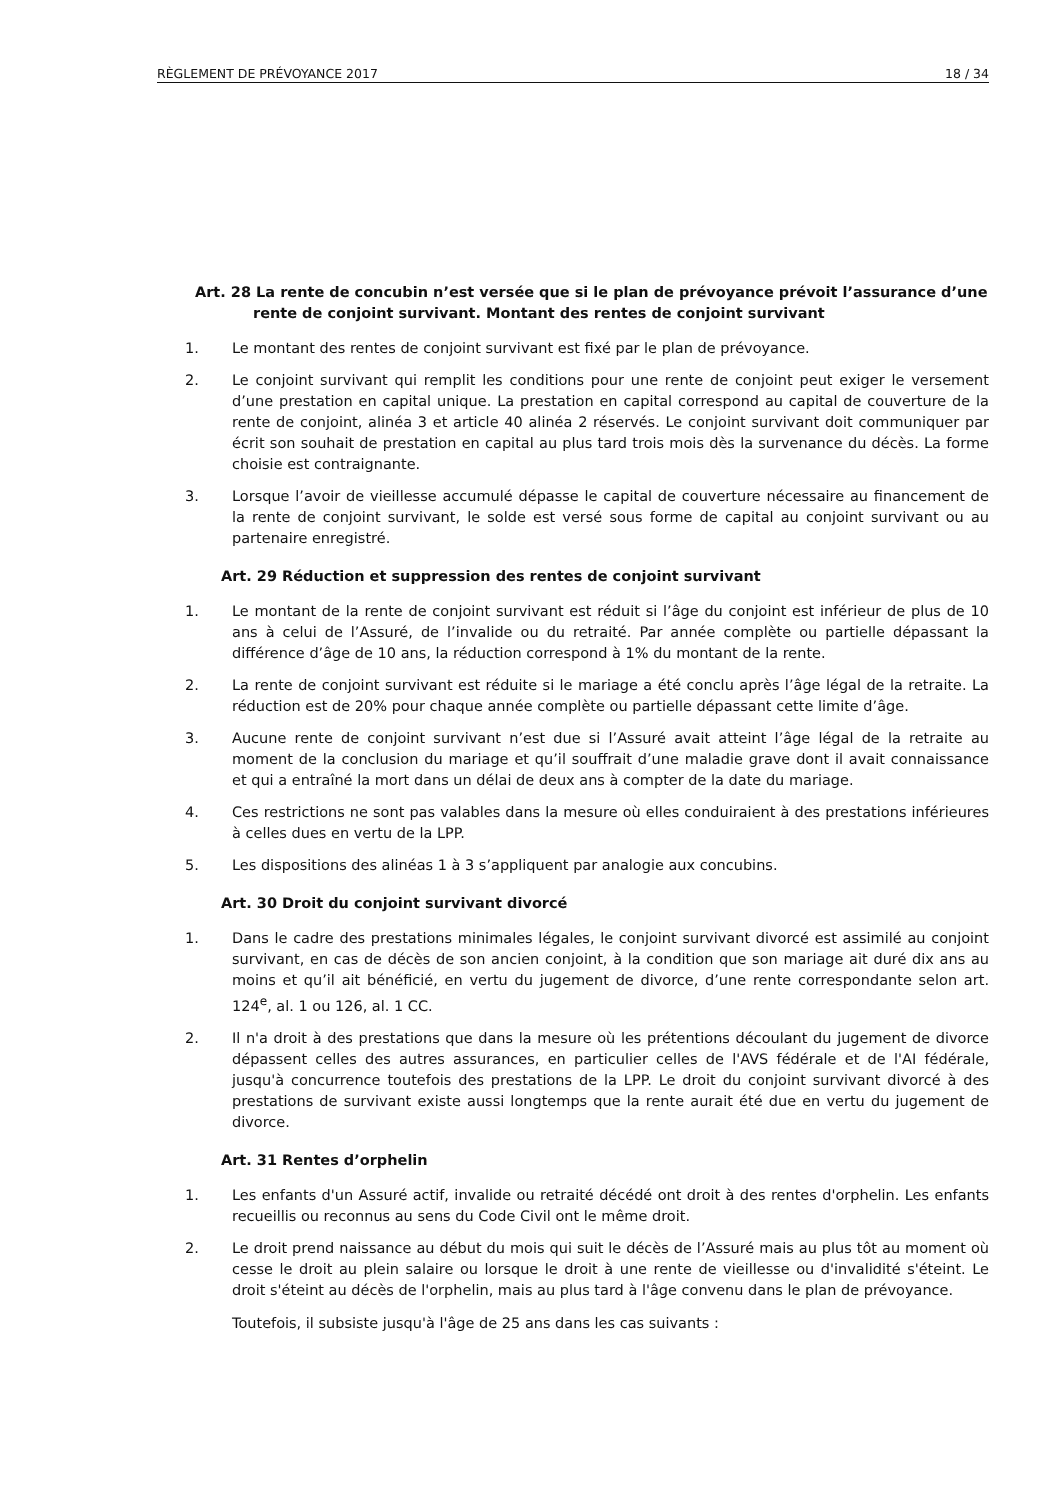RÈGLEMENT DE PRÉVOYANCE 2017 18 / 34
Art. 28 La rente de concubin n’est versée que si le plan de prévoyance prévoit l’assurance d’une rente de conjoint survivant. Montant des rentes de conjoint survivant
1. Le montant des rentes de conjoint survivant est fixé par le plan de prévoyance.
2. Le conjoint survivant qui remplit les conditions pour une rente de conjoint peut exiger le versement d’une prestation en capital unique. La prestation en capital correspond au capital de couverture de la rente de conjoint, alinéa 3 et article 40 alinéa 2 réservés. Le conjoint survivant doit communiquer par écrit son souhait de prestation en capital au plus tard trois mois dès la survenance du décès. La forme choisie est contraignante.
3. Lorsque l’avoir de vieillesse accumulé dépasse le capital de couverture nécessaire au financement de la rente de conjoint survivant, le solde est versé sous forme de capital au conjoint survivant ou au partenaire enregistré.
Art. 29 Réduction et suppression des rentes de conjoint survivant
1. Le montant de la rente de conjoint survivant est réduit si l’âge du conjoint est inférieur de plus de 10 ans à celui de l’Assuré, de l’invalide ou du retraité. Par année complète ou partielle dépassant la différence d’âge de 10 ans, la réduction correspond à 1% du montant de la rente.
2. La rente de conjoint survivant est réduite si le mariage a été conclu après l’âge légal de la retraite. La réduction est de 20% pour chaque année complète ou partielle dépassant cette limite d’âge.
3. Aucune rente de conjoint survivant n’est due si l’Assuré avait atteint l’âge légal de la retraite au moment de la conclusion du mariage et qu’il souffrait d’une maladie grave dont il avait connaissance et qui a entraîné la mort dans un délai de deux ans à compter de la date du mariage.
4. Ces restrictions ne sont pas valables dans la mesure où elles conduiraient à des prestations inférieures à celles dues en vertu de la LPP.
5. Les dispositions des alinéas 1 à 3 s’appliquent par analogie aux concubins.
Art. 30 Droit du conjoint survivant divorcé
1. Dans le cadre des prestations minimales légales, le conjoint survivant divorcé est assimilé au conjoint survivant, en cas de décès de son ancien conjoint, à la condition que son mariage ait duré dix ans au moins et qu’il ait bénéficié, en vertu du jugement de divorce, d’une rente correspondante selon art. 124<sup>e</sup>, al. 1 ou 126, al. 1 CC.
2. Il n'a droit à des prestations que dans la mesure où les prétentions découlant du jugement de divorce dépassent celles des autres assurances, en particulier celles de l'AVS fédérale et de l'AI fédérale, jusqu'à concurrence toutefois des prestations de la LPP. Le droit du conjoint survivant divorcé à des prestations de survivant existe aussi longtemps que la rente aurait été due en vertu du jugement de divorce.
Art. 31 Rentes d’orphelin
1. Les enfants d'un Assuré actif, invalide ou retraité décédé ont droit à des rentes d'orphelin. Les enfants recueillis ou reconnus au sens du Code Civil ont le même droit.
2. Le droit prend naissance au début du mois qui suit le décès de l’Assuré mais au plus tôt au moment où cesse le droit au plein salaire ou lorsque le droit à une rente de vieillesse ou d'invalidité s'éteint. Le droit s'éteint au décès de l'orphelin, mais au plus tard à l'âge convenu dans le plan de prévoyance.
Toutefois, il subsiste jusqu'à l'âge de 25 ans dans les cas suivants :